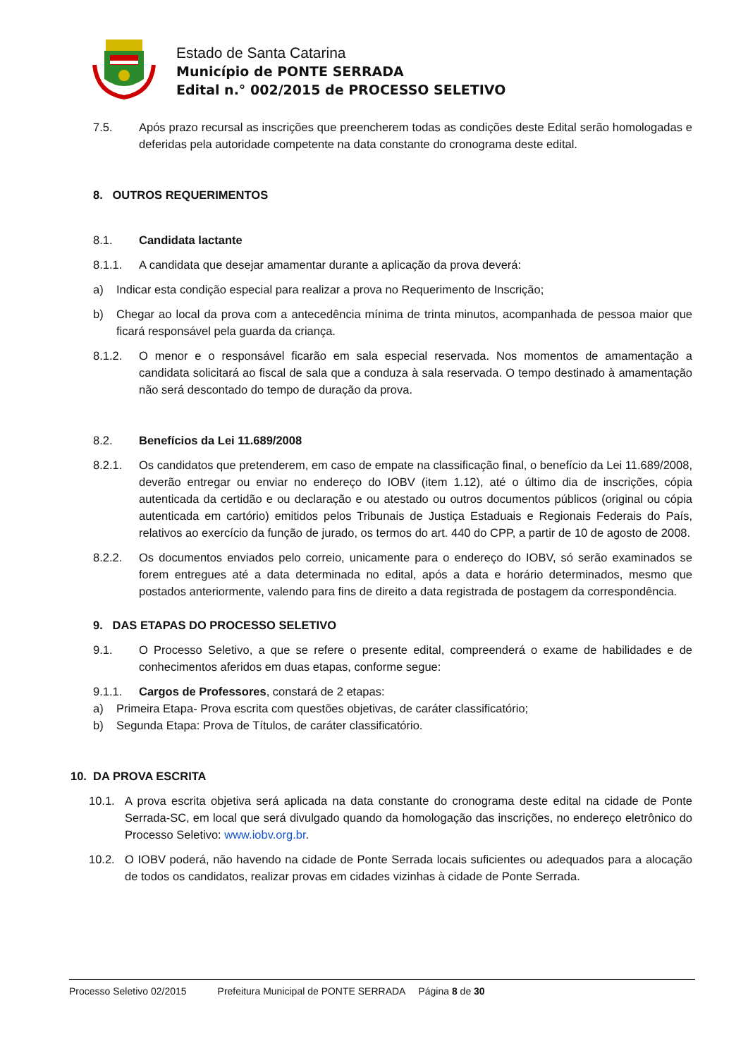Estado de Santa Catarina
Município de PONTE SERRADA
Edital n.° 002/2015 de PROCESSO SELETIVO
7.5. Após prazo recursal as inscrições que preencherem todas as condições deste Edital serão homologadas e deferidas pela autoridade competente na data constante do cronograma deste edital.
8. OUTROS REQUERIMENTOS
8.1. Candidata lactante
8.1.1. A candidata que desejar amamentar durante a aplicação da prova deverá:
a) Indicar esta condição especial para realizar a prova no Requerimento de Inscrição;
b) Chegar ao local da prova com a antecedência mínima de trinta minutos, acompanhada de pessoa maior que ficará responsável pela guarda da criança.
8.1.2. O menor e o responsável ficarão em sala especial reservada. Nos momentos de amamentação a candidata solicitará ao fiscal de sala que a conduza à sala reservada. O tempo destinado à amamentação não será descontado do tempo de duração da prova.
8.2. Benefícios da Lei 11.689/2008
8.2.1. Os candidatos que pretenderem, em caso de empate na classificação final, o benefício da Lei 11.689/2008, deverão entregar ou enviar no endereço do IOBV (item 1.12), até o último dia de inscrições, cópia autenticada da certidão e ou declaração e ou atestado ou outros documentos públicos (original ou cópia autenticada em cartório) emitidos pelos Tribunais de Justiça Estaduais e Regionais Federais do País, relativos ao exercício da função de jurado, os termos do art. 440 do CPP, a partir de 10 de agosto de 2008.
8.2.2. Os documentos enviados pelo correio, unicamente para o endereço do IOBV, só serão examinados se forem entregues até a data determinada no edital, após a data e horário determinados, mesmo que postados anteriormente, valendo para fins de direito a data registrada de postagem da correspondência.
9. DAS ETAPAS DO PROCESSO SELETIVO
9.1. O Processo Seletivo, a que se refere o presente edital, compreenderá o exame de habilidades e de conhecimentos aferidos em duas etapas, conforme segue:
9.1.1. Cargos de Professores, constará de 2 etapas:
a) Primeira Etapa- Prova escrita com questões objetivas, de caráter classificatório;
b) Segunda Etapa: Prova de Títulos, de caráter classificatório.
10. DA PROVA ESCRITA
10.1. A prova escrita objetiva será aplicada na data constante do cronograma deste edital na cidade de Ponte Serrada-SC, em local que será divulgado quando da homologação das inscrições, no endereço eletrônico do Processo Seletivo: www.iobv.org.br.
10.2. O IOBV poderá, não havendo na cidade de Ponte Serrada locais suficientes ou adequados para a alocação de todos os candidatos, realizar provas em cidades vizinhas à cidade de Ponte Serrada.
Processo Seletivo 02/2015 Prefeitura Municipal de PONTE SERRADA Página 8 de 30